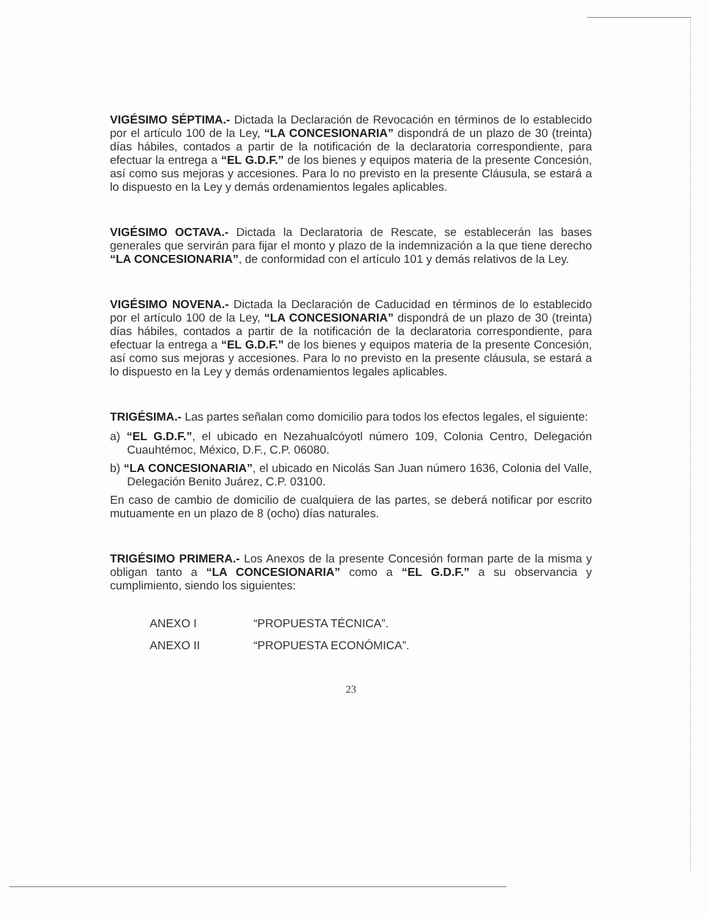VIGÉSIMO SÉPTIMA.- Dictada la Declaración de Revocación en términos de lo establecido por el artículo 100 de la Ley, “LA CONCESIONARIA” dispondrá de un plazo de 30 (treinta) días hábiles, contados a partir de la notificación de la declaratoria correspondiente, para efectuar la entrega a “EL G.D.F.” de los bienes y equipos materia de la presente Concesión, así como sus mejoras y accesiones. Para lo no previsto en la presente Cláusula, se estará a lo dispuesto en la Ley y demás ordenamientos legales aplicables.
VIGÉSIMO OCTAVA.- Dictada la Declaratoria de Rescate, se establecerán las bases generales que servirán para fijar el monto y plazo de la indemnización a la que tiene derecho “LA CONCESIONARIA”, de conformidad con el artículo 101 y demás relativos de la Ley.
VIGÉSIMO NOVENA.- Dictada la Declaración de Caducidad en términos de lo establecido por el artículo 100 de la Ley, “LA CONCESIONARIA” dispondrá de un plazo de 30 (treinta) días hábiles, contados a partir de la notificación de la declaratoria correspondiente, para efectuar la entrega a “EL G.D.F.” de los bienes y equipos materia de la presente Concesión, así como sus mejoras y accesiones. Para lo no previsto en la presente cláusula, se estará a lo dispuesto en la Ley y demás ordenamientos legales aplicables.
TRIGÉSIMA.- Las partes señalan como domicilio para todos los efectos legales, el siguiente:
a) “EL G.D.F.”, el ubicado en Nezahualcóyotl número 109, Colonia Centro, Delegación Cuauhtémoc, México, D.F., C.P. 06080.
b) “LA CONCESIONARIA”, el ubicado en Nicolás San Juan número 1636, Colonia del Valle, Delegación Benito Juárez, C.P. 03100.
En caso de cambio de domicilio de cualquiera de las partes, se deberá notificar por escrito mutuamente en un plazo de 8 (ocho) días naturales.
TRIGÉSIMO PRIMERA.- Los Anexos de la presente Concesión forman parte de la misma y obligan tanto a “LA CONCESIONARIA” como a “EL G.D.F.” a su observancia y cumplimiento, siendo los siguientes:
ANEXO I “PROPUESTA TÉCNICA”.
ANEXO II “PROPUESTA ECONÓMICA”.
23